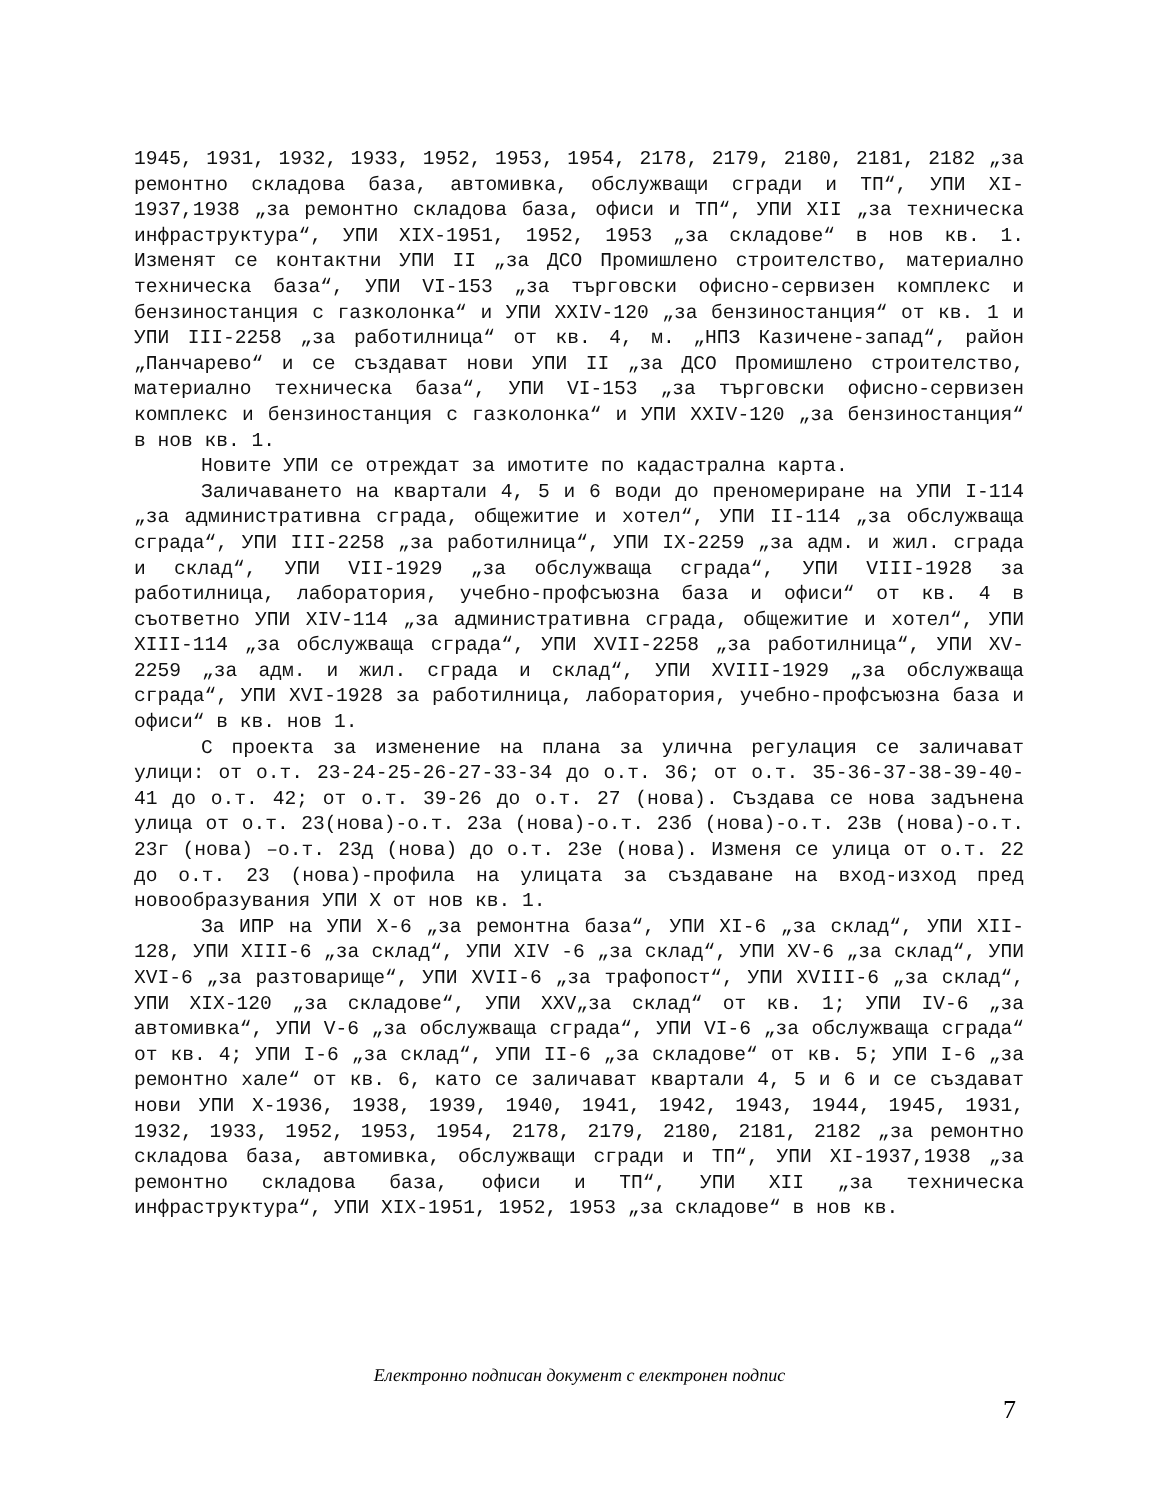1945, 1931, 1932, 1933, 1952, 1953, 1954, 2178, 2179, 2180, 2181, 2182 „за ремонтно складова база, автомивка, обслужващи сгради и ТП“, УПИ XI-1937,1938 „за ремонтно складова база, офиси и ТП“, УПИ XII „за техническа инфраструктура“, УПИ XIX-1951, 1952, 1953 „за складове“ в нов кв. 1. Изменят се контактни УПИ II „за ДСО Промишлено строителство, материално техническа база“, УПИ VI-153 „за търговски офисно-сервизен комплекс и бензиностанция с газколонка“ и УПИ XXIV-120 „за бензиностанция“ от кв. 1 и УПИ III-2258 „за работилница“ от кв. 4, м. „НПЗ Казичене-запад“, район „Панчарево“ и се създават нови УПИ II „за ДСО Промишлено строителство, материално техническа база“, УПИ VI-153 „за търговски офисно-сервизен комплекс и бензиностанция с газколонка“ и УПИ XXIV-120 „за бензиностанция“ в нов кв. 1.
Новите УПИ се отреждат за имотите по кадастрална карта.
Заличаването на квартали 4, 5 и 6 води до преномериране на УПИ I-114 „за административна сграда, общежитие и хотел“, УПИ II-114 „за обслужваща сграда“, УПИ III-2258 „за работилница“, УПИ IX-2259 „за адм. и жил. сграда и склад“, УПИ VII-1929 „за обслужваща сграда“, УПИ VIII-1928 за работилница, лаборатория, учебно-профсъюзна база и офиси“ от кв. 4 в съответно УПИ XIV-114 „за административна сграда, общежитие и хотел“, УПИ XIII-114 „за обслужваща сграда“, УПИ XVII-2258 „за работилница“, УПИ XV-2259 „за адм. и жил. сграда и склад“, УПИ XVIII-1929 „за обслужваща сграда“, УПИ XVI-1928 за работилница, лаборатория, учебно-профсъюзна база и офиси“ в кв. нов 1.
С проекта за изменение на плана за улична регулация се заличават улици: от о.т. 23-24-25-26-27-33-34 до о.т. 36; от о.т. 35-36-37-38-39-40-41 до о.т. 42; от о.т. 39-26 до о.т. 27 (нова). Създава се нова задънена улица от о.т. 23(нова)-о.т. 23а (нова)-о.т. 23б (нова)-о.т. 23в (нова)-о.т. 23г (нова) –о.т. 23д (нова) до о.т. 23е (нова). Изменя се улица от о.т. 22 до о.т. 23 (нова)-профила на улицата за създаване на вход-изход пред новообразувания УПИ X от нов кв. 1.
За ИПР на УПИ X-6 „за ремонтна база“, УПИ XI-6 „за склад“, УПИ XII-128, УПИ XIII-6 „за склад“, УПИ XIV -6 „за склад“, УПИ XV-6 „за склад“, УПИ XVI-6 „за разтоварище“, УПИ XVII-6 „за трафопост“, УПИ XVIII-6 „за склад“, УПИ XIX-120 „за складове“, УПИ XXV„за склад“ от кв. 1; УПИ IV-6 „за автомивка“, УПИ V-6 „за обслужваща сграда“, УПИ VI-6 „за обслужваща сграда“ от кв. 4; УПИ I-6 „за склад“, УПИ II-6 „за складове“ от кв. 5; УПИ I-6 „за ремонтно хале“ от кв. 6, като се заличават квартали 4, 5 и 6 и се създават нови УПИ X-1936, 1938, 1939, 1940, 1941, 1942, 1943, 1944, 1945, 1931, 1932, 1933, 1952, 1953, 1954, 2178, 2179, 2180, 2181, 2182 „за ремонтно складова база, автомивка, обслужващи сгради и ТП“, УПИ XI-1937,1938 „за ремонтно складова база, офиси и ТП“, УПИ XII „за техническа инфраструктура“, УПИ XIX-1951, 1952, 1953 „за складове“ в нов кв.
Електронно подписан документ с електронен подпис
7